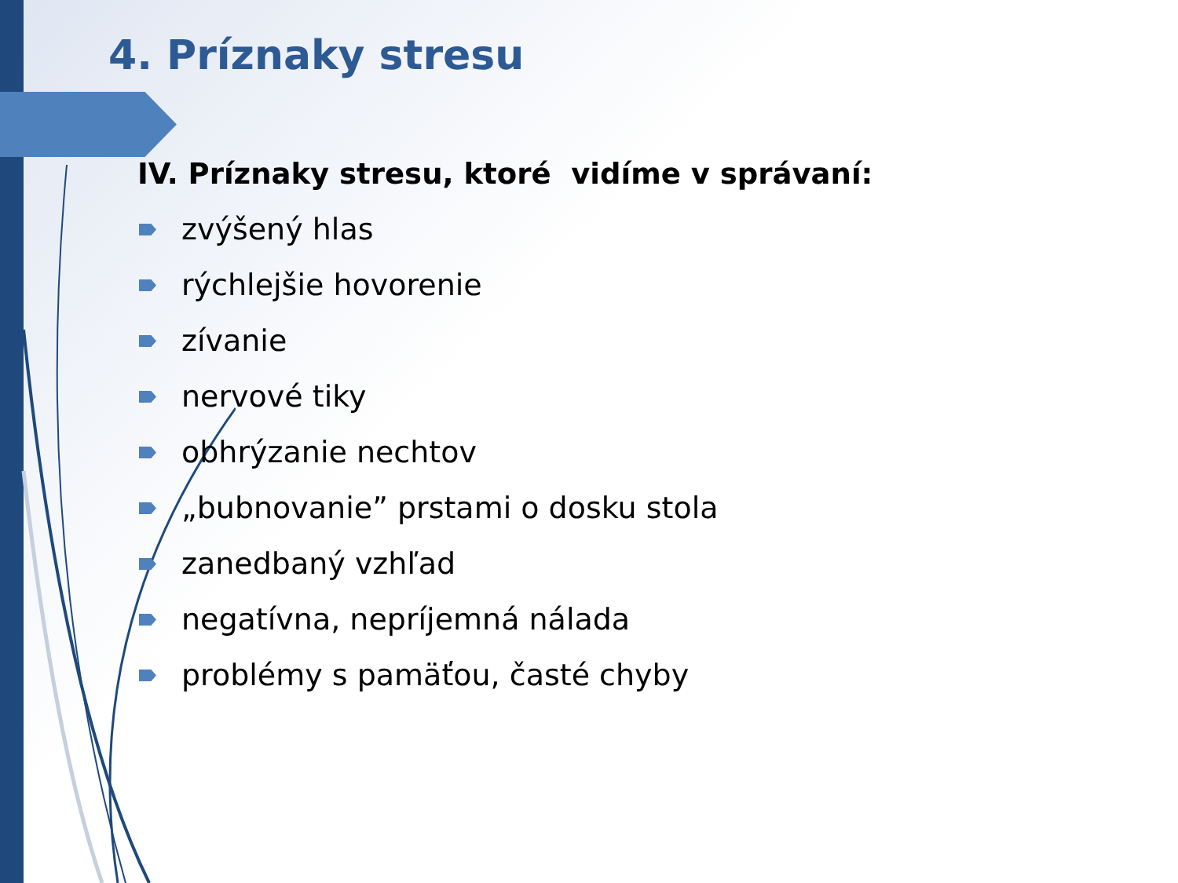4. Príznaky stresu
IV. Príznaky stresu, ktoré vidíme v správaní:
zvýšený hlas
rýchlejšie hovorenie
zívanie
nervové tiky
obhrýzanie nechtov
„bubnovanie” prstami o dosku stola
zanedbaný vzhľad
negatívna, nepríjemná nálada
problémy s pamäťou, časté chyby